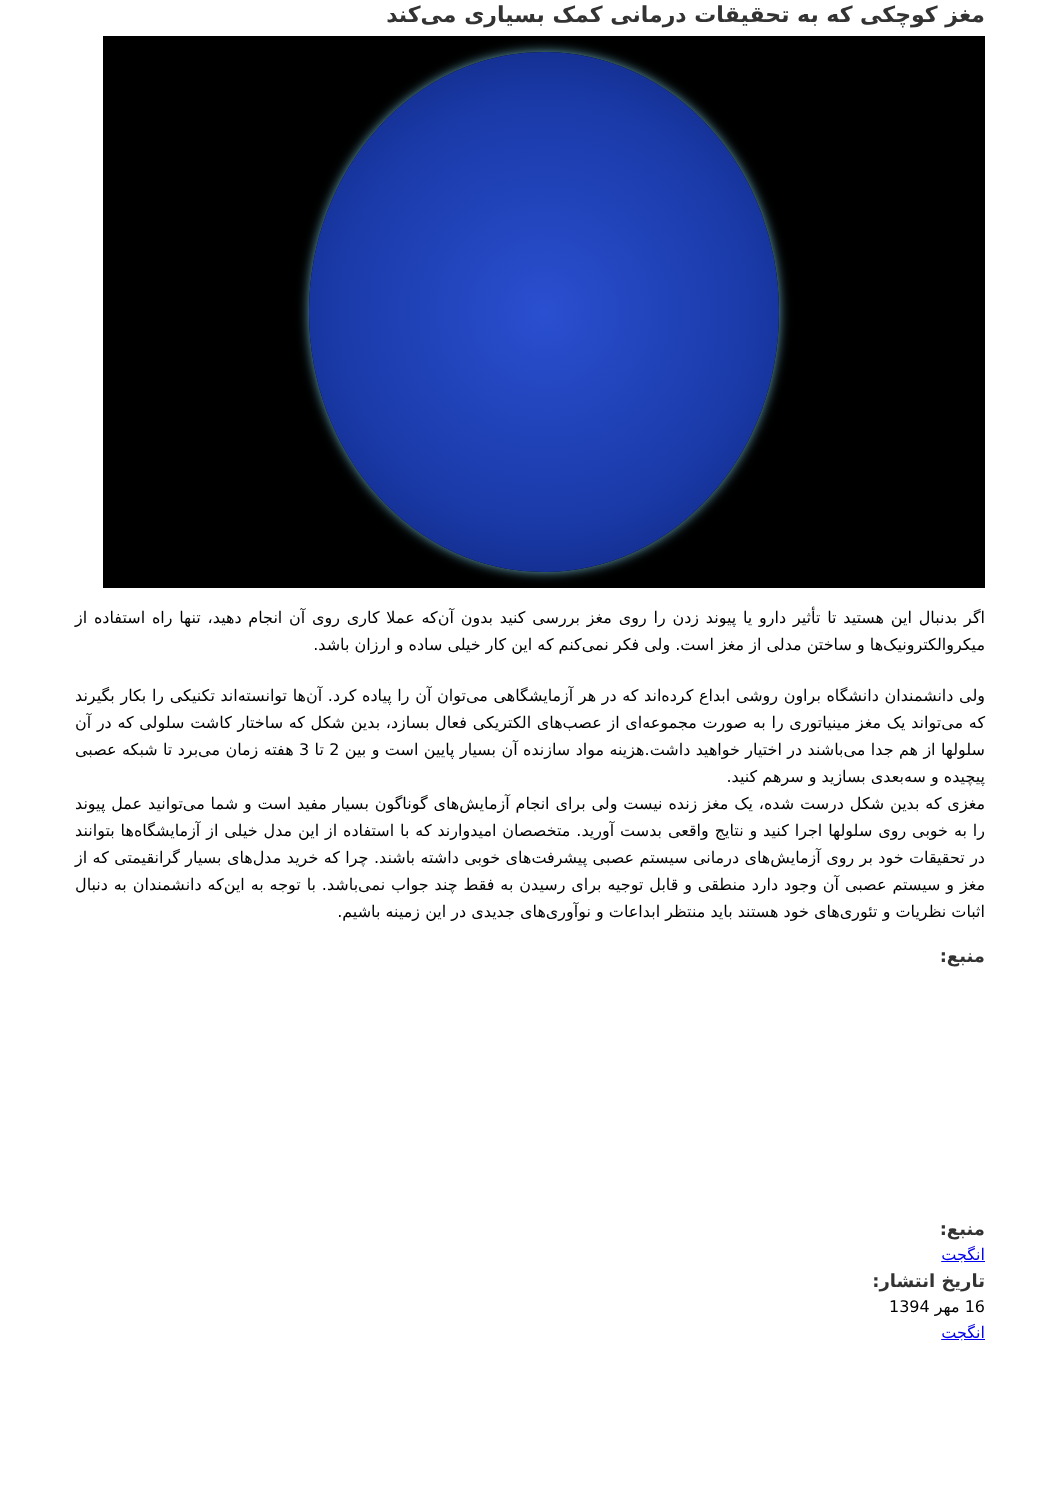مغز کوچکی که به تحقیقات درمانی کمک بسیاری می‌کند
اگر بدنبال این هستید تا تأثیر دارو یا پیوند زدن را روی مغز بررسی کنید بدون آن‌که عملا کاری روی آن انجام دهید، تنها راه استفاده از میکروالکترونیک‌ها و ساختن مدلی از مغز است. ولی فکر نمی‌کنم که این کار خیلی ساده و ارزان باشد.
ولی دانشمندان دانشگاه براون روشی ابداع کرده‌اند که در هر آزمایشگاهی می‌توان آن را پیاده کرد. آن‌ها توانسته‌اند تکنیکی را بکار بگیرند که می‌تواند یک مغز مینیاتوری را به صورت مجموعه‌ای از عصب‌های الکتریکی فعال بسازد، بدین شکل که ساختار کاشت سلولی که در آن سلولها از هم جدا می‌باشند در اختیار خواهید داشت.هزینه مواد سازنده آن بسیار پایین است و بین 2 تا 3 هفته زمان می‌برد تا شبکه عصبی پیچیده و سه‌بعدی بسازید و سرهم کنید.
مغزی که بدین شکل درست شده، یک مغز زنده نیست ولی برای انجام آزمایش‌های گوناگون بسیار مفید است و شما می‌توانید عمل پیوند را به خوبی روی سلولها اجرا کنید و نتایج واقعی بدست آورید. متخصصان امیدوارند که با استفاده از این مدل خیلی از آزمایشگاه‌ها بتوانند در تحقیقات خود بر روی آزمایش‌های درمانی سیستم عصبی پیشرفت‌های خوبی داشته باشند. چرا که خرید مدل‌های بسیار گرانقیمتی که از مغز و سیستم عصبی آن وجود دارد منطقی و قابل توجیه برای رسیدن به فقط چند جواب نمی‌باشد. با توجه به این‌که دانشمندان به دنبال اثبات نظریات و تئوری‌های خود هستند باید منتظر ابداعات و نوآوری‌های جدیدی در این زمینه باشیم.
منبع:
منبع:
انگجت
تاریخ انتشار:
16 مهر 1394
انگجت